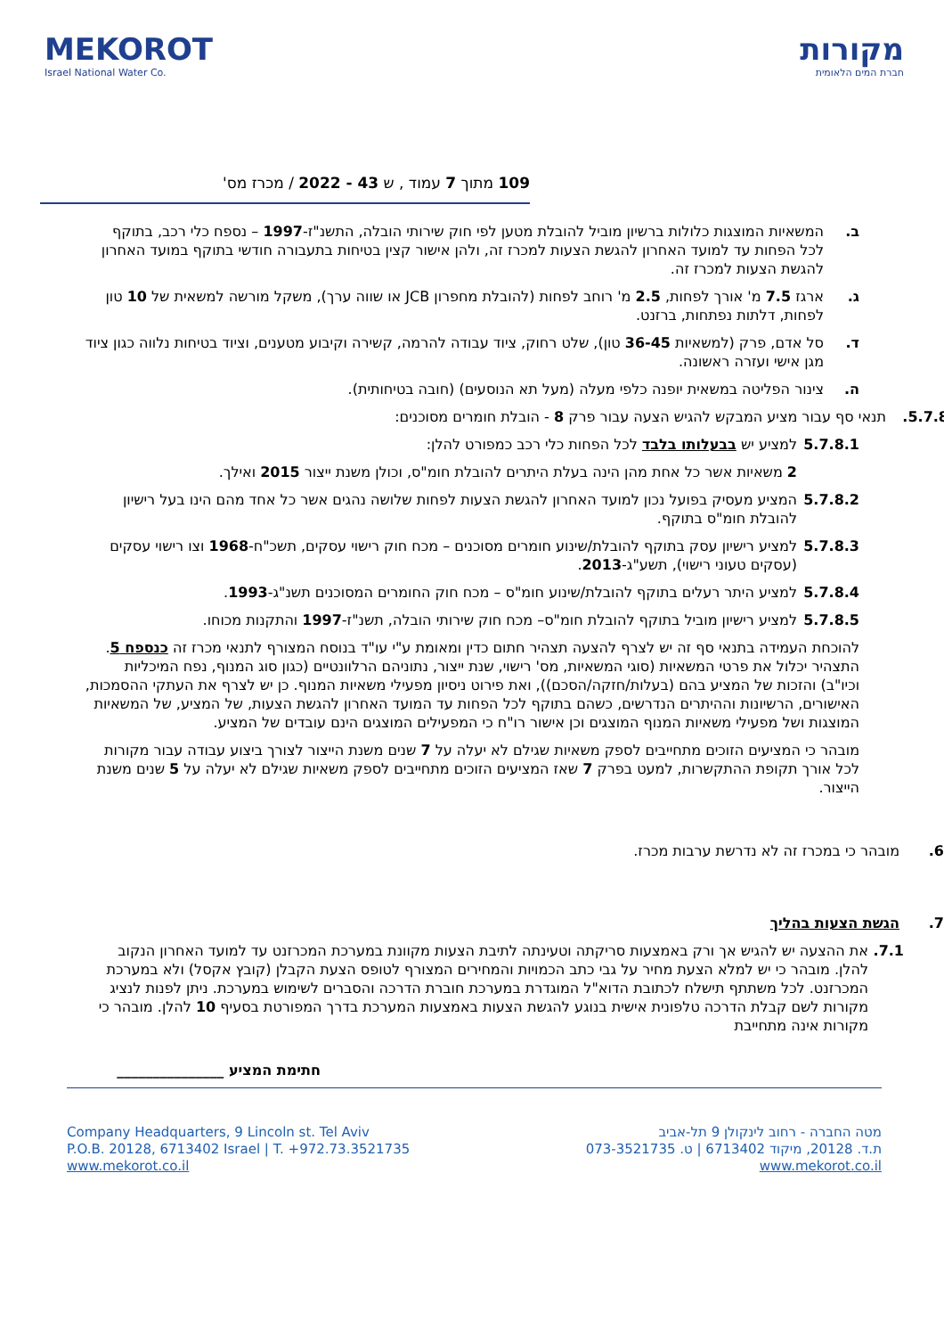MEKOROT
Israel National Water Co.
מקורות
חברת המים הלאומית
109 מתוך 7 עמוד , ש 43 - 2022 / מכרז מס'
ב. המשאיות המוצגות כלולות ברשיון מוביל להובלת מטען לפי חוק שירותי הובלה, התשנ"ז-1997 – נספח כלי רכב, בתוקף לכל הפחות עד למועד האחרון להגשת הצעות למכרז זה, ולהן אישור קצין בטיחות בתעבורה חודשי בתוקף במועד האחרון להגשת הצעות למכרז זה.
ג. ארגז 7.5 מ' אורך לפחות, 2.5 מ' רוחב לפחות (להובלת מחפרון JCB או שווה ערך), משקל מורשה למשאית של 10 טון לפחות, דלתות נפתחות, ברזנט.
ד. סל אדם, פרק (למשאיות 36-45 טון), שלט רחוק, ציוד עבודה להרמה, קשירה וקיבוע מטענים, וציוד בטיחות נלווה כגון ציוד מגן אישי ועזרה ראשונה.
ה. צינור הפליטה במשאית יופנה כלפי מעלה (מעל תא הנוסעים) (חובה בטיחותית).
5.7.8. תנאי סף עבור מציע המבקש להגיש הצעה עבור פרק 8 - הובלת חומרים מסוכנים:
5.7.8.1 למציע יש בבעלותו בלבד לכל הפחות כלי רכב כמפורט להלן:
2 משאיות אשר כל אחת מהן הינה בעלת היתרים להובלת חומ"ס, וכולן משנת ייצור 2015 ואילך.
5.7.8.2 המציע מעסיק בפועל נכון למועד האחרון להגשת הצעות לפחות שלושה נהגים אשר כל אחד מהם הינו בעל רישיון להובלת חומ"ס בתוקף.
5.7.8.3 למציע רישיון עסק בתוקף להובלת/שינוע חומרים מסוכנים – מכח חוק רישוי עסקים, תשכ"ח-1968 וצו רישוי עסקים (עסקים טעוני רישוי), תשע"ג-2013.
5.7.8.4 למציע היתר רעלים בתוקף להובלת/שינוע חומ"ס – מכח חוק החומרים המסוכנים תשנ"ג-1993.
5.7.8.5 למציע רישיון מוביל בתוקף להובלת חומ"ס– מכח חוק שירותי הובלה, תשנ"ז-1997 והתקנות מכוחו.
להוכחת העמידה בתנאי סף זה יש לצרף להצעה תצהיר חתום כדין ומאומת ע"י עו"ד בנוסח המצורף לתנאי מכרז זה כנספח 5. התצהיר יכלול את פרטי המשאיות (סוגי המשאיות, מס' רישוי, שנת ייצור, נתוניהם הרלוונטיים (כגון סוג המנוף, נפח המיכליות וכיו"ב) והזכות של המציע בהם (בעלות/חזקה/הסכם)), ואת פירוט ניסיון מפעילי משאיות המנוף. כן יש לצרף את העתקי ההסמכות, האישורים, הרשיונות וההיתרים הנדרשים, כשהם בתוקף לכל הפחות עד המועד האחרון להגשת הצעות, של המציע, של המשאיות המוצגות ושל מפעילי משאיות המנוף המוצגים וכן אישור רו"ח כי המפעילים המוצגים הינם עובדים של המציע.
מובהר כי המציעים הזוכים מתחייבים לספק משאיות שגילם לא יעלה על 7 שנים משנת הייצור לצורך ביצוע עבודה עבור מקורות לכל אורך תקופת ההתקשרות, למעט בפרק 7 שאז המציעים הזוכים מתחייבים לספק משאיות שגילם לא יעלה על 5 שנים משנת הייצור.
6. מובהר כי במכרז זה לא נדרשת ערבות מכרז.
7. הגשת הצעות בהליך
7.1. את ההצעה יש להגיש אך ורק באמצעות סריקתה וטעינתה לתיבת הצעות מקוונת במערכת המכרזנט עד למועד האחרון הנקוב להלן. מובהר כי יש למלא הצעת מחיר על גבי כתב הכמויות והמחירים המצורף לטופס הצעת הקבלן (קובץ אקסל) ולא במערכת המכרזנט. לכל משתתף תישלח לכתובת הדוא"ל המוגדרת במערכת חוברת הדרכה והסברים לשימוש במערכת. ניתן לפנות לנציג מקורות לשם קבלת הדרכה טלפונית אישית בנוגע להגשת הצעות באמצעות המערכת בדרך המפורטת בסעיף 10 להלן. מובהר כי מקורות אינה מתחייבת
חתימת המציע _______________
Company Headquarters, 9 Lincoln st. Tel Aviv
P.O.B. 20128, 6713402 Israel | T. +972.73.3521735
www.mekorot.co.il
מטה החברה - רחוב לינקולן 9 תל-אביב
ת.ד. 20128, מיקוד 6713402 | ט. 073-3521735
www.mekorot.co.il